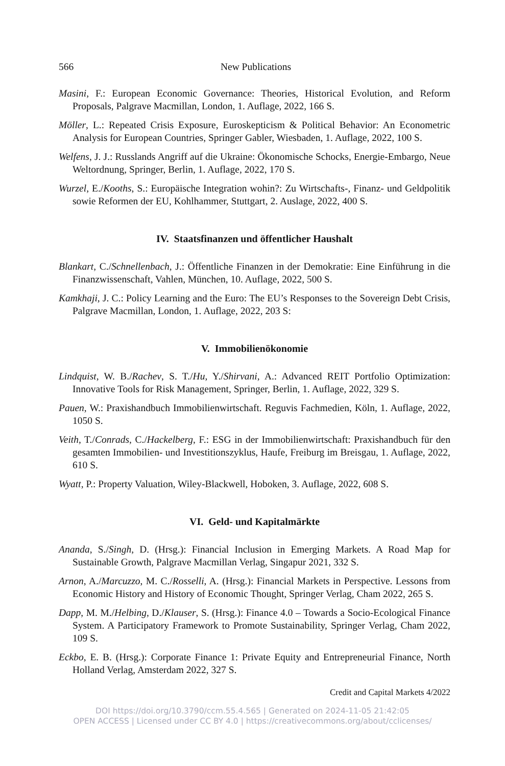566 New Publications
Masini, F.: European Economic Governance: Theories, Historical Evolution, and Reform Proposals, Palgrave Macmillan, London, 1. Auflage, 2022, 166 S.
Möller, L.: Repeated Crisis Exposure, Euroskepticism & Political Behavior: An Econometric Analysis for European Countries, Springer Gabler, Wiesbaden, 1. Auflage, 2022, 100 S.
Welfens, J. J.: Russlands Angriff auf die Ukraine: Ökonomische Schocks, Energie-Embargo, Neue Weltordnung, Springer, Berlin, 1. Auflage, 2022, 170 S.
Wurzel, E./Kooths, S.: Europäische Integration wohin?: Zu Wirtschafts-, Finanz- und Geldpolitik sowie Reformen der EU, Kohlhammer, Stuttgart, 2. Auslage, 2022, 400 S.
IV. Staatsfinanzen und öffentlicher Haushalt
Blankart, C./Schnellenbach, J.: Öffentliche Finanzen in der Demokratie: Eine Einführung in die Finanzwissenschaft, Vahlen, München, 10. Auflage, 2022, 500 S.
Kamkhaji, J. C.: Policy Learning and the Euro: The EU’s Responses to the Sovereign Debt Crisis, Palgrave Macmillan, London, 1. Auflage, 2022, 203 S:
V. Immobilienökonomie
Lindquist, W. B./Rachev, S. T./Hu, Y./Shirvani, A.: Advanced REIT Portfolio Optimization: Innovative Tools for Risk Management, Springer, Berlin, 1. Auflage, 2022, 329 S.
Pauen, W.: Praxishandbuch Immobilienwirtschaft. Reguvis Fachmedien, Köln, 1. Auflage, 2022, 1050 S.
Veith, T./Conrads, C./Hackelberg, F.: ESG in der Immobilienwirtschaft: Praxishandbuch für den gesamten Immobilien- und Investitionszyklus, Haufe, Freiburg im Breisgau, 1. Auflage, 2022, 610 S.
Wyatt, P.: Property Valuation, Wiley-Blackwell, Hoboken, 3. Auflage, 2022, 608 S.
VI. Geld- und Kapitalmärkte
Ananda, S./Singh, D. (Hrsg.): Financial Inclusion in Emerging Markets. A Road Map for Sustainable Growth, Palgrave Macmillan Verlag, Singapur 2021, 332 S.
Arnon, A./Marcuzzo, M. C./Rosselli, A. (Hrsg.): Financial Markets in Perspective. Lessons from Economic History and History of Economic Thought, Springer Verlag, Cham 2022, 265 S.
Dapp, M. M./Helbing, D./Klauser, S. (Hrsg.): Finance 4.0 – Towards a Socio-Ecological Finance System. A Participatory Framework to Promote Sustainability, Springer Verlag, Cham 2022, 109 S.
Eckbo, E. B. (Hrsg.): Corporate Finance 1: Private Equity and Entrepreneurial Finance, North Holland Verlag, Amsterdam 2022, 327 S.
Credit and Capital Markets 4/2022
DOI https://doi.org/10.3790/ccm.55.4.565 | Generated on 2024-11-05 21:42:05
OPEN ACCESS | Licensed under CC BY 4.0 | https://creativecommons.org/about/cclicenses/